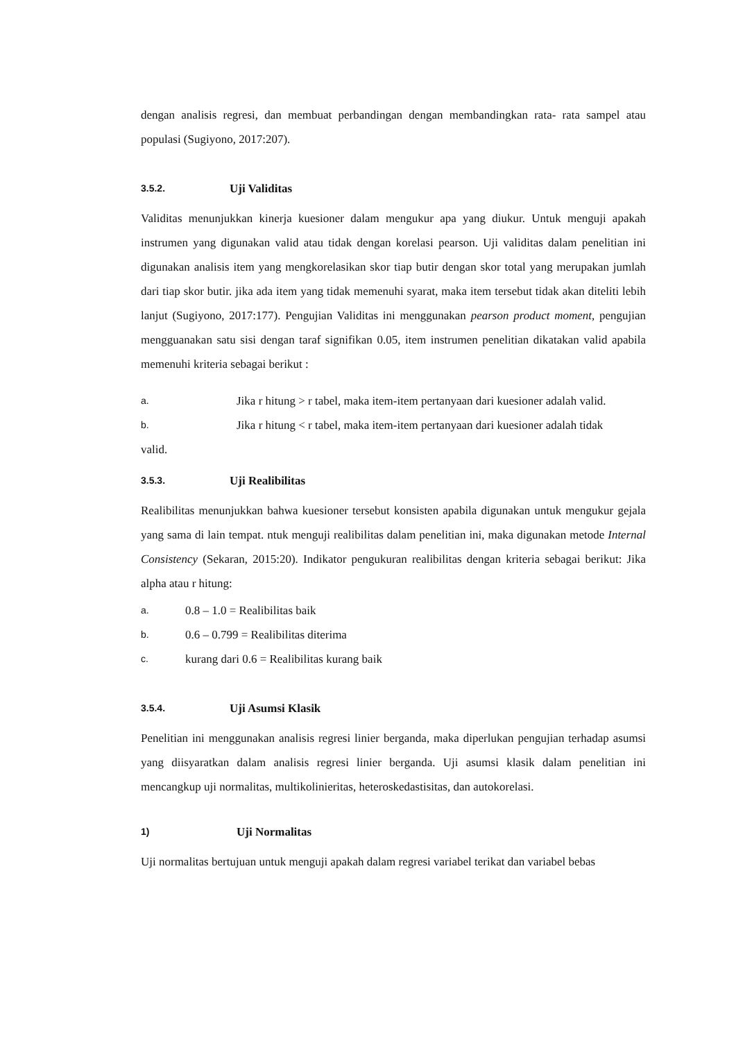dengan analisis regresi, dan membuat perbandingan dengan membandingkan rata- rata sampel atau populasi (Sugiyono, 2017:207).
3.5.2. Uji Validitas
Validitas menunjukkan kinerja kuesioner dalam mengukur apa yang diukur. Untuk menguji apakah instrumen yang digunakan valid atau tidak dengan korelasi pearson. Uji validitas dalam penelitian ini digunakan analisis item yang mengkorelasikan skor tiap butir dengan skor total yang merupakan jumlah dari tiap skor butir. jika ada item yang tidak memenuhi syarat, maka item tersebut tidak akan diteliti lebih lanjut (Sugiyono, 2017:177). Pengujian Validitas ini menggunakan pearson product moment, pengujian mengguanakan satu sisi dengan taraf signifikan 0.05, item instrumen penelitian dikatakan valid apabila memenuhi kriteria sebagai berikut :
a. Jika r hitung > r tabel, maka item-item pertanyaan dari kuesioner adalah valid.
b. Jika r hitung < r tabel, maka item-item pertanyaan dari kuesioner adalah tidak
valid.
3.5.3. Uji Realibilitas
Realibilitas menunjukkan bahwa kuesioner tersebut konsisten apabila digunakan untuk mengukur gejala yang sama di lain tempat. ntuk menguji realibilitas dalam penelitian ini, maka digunakan metode Internal Consistency (Sekaran, 2015:20). Indikator pengukuran realibilitas dengan kriteria sebagai berikut: Jika alpha atau r hitung:
a. 0.8 – 1.0 = Realibilitas baik
b. 0.6 – 0.799 = Realibilitas diterima
c. kurang dari 0.6 = Realibilitas kurang baik
3.5.4. Uji Asumsi Klasik
Penelitian ini menggunakan analisis regresi linier berganda, maka diperlukan pengujian terhadap asumsi yang diisyaratkan dalam analisis regresi linier berganda. Uji asumsi klasik dalam penelitian ini mencangkup uji normalitas, multikolinieritas, heteroskedastisitas, dan autokorelasi.
1) Uji Normalitas
Uji normalitas bertujuan untuk menguji apakah dalam regresi variabel terikat dan variabel bebas